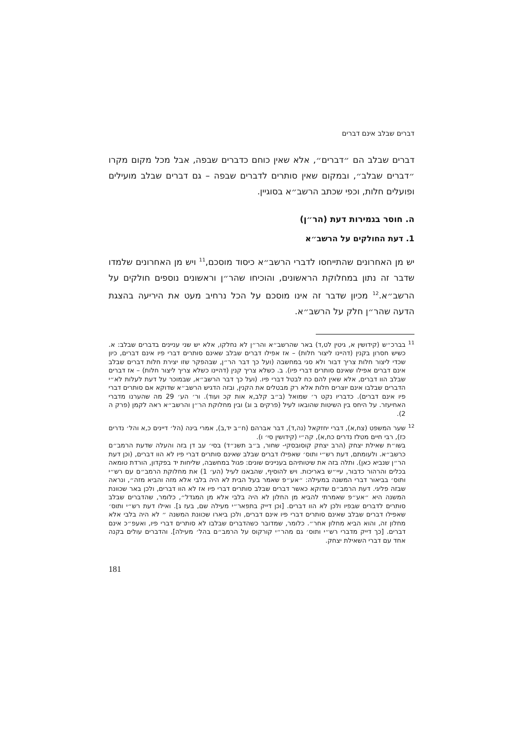דברים שבלב אינם דברים
דברים שבלב הם ״דברים״, אלא שאין כוחם כדברים שבפה, אבל מכל מקום מקרו ״דברים שבלב״, ובמקום שאין סותרים לדברים שבפה – גם דברים שבלב מועילים ופועלים חלות, וכפי שכתב הרשב״א בסוגיין.
ה. חוסר בגמירות דעת (הר״ן)
1. דעת החולקים על הרשב״א
יש מן האחרונים שהתייחסו לדברי הרשב״א כיסוד מוסכם,<sup>11</sup> ויש מן האחרונים שלמדו שדבר זה נתון במחלוקת הראשונים, והוכיחו שהר״ן וראשונים נוספים חולקים על הרשב״א.<sup>12</sup> מכיון שדבר זה אינו מוסכם על הכל נרחיב מעט את היריעה בהצגת הדעה שהר״ן חלק על הרשב״א.
11 בברכ״ש (קידושין א, גיטין לט,ד) באר שהרשב״א והר״ן לא נחלקו, אלא יש שני עניינים בדברים שבלב: א. כשיש חסרון בקנין (דהיינו ליצור חלות) – אז אפילו דברים שבלב שאינם סותרים דברי פיו אינם דברים, כיון שכדי ליצור חלות צריך דבור ולא סגי במחשבה (ועל כך דבר הר״ן, שבהפקר שזו יצירת חלות דברים שבלב אינם דברים אפילו שאינם סותרים דברי פיו). ב. כשלא צריך קנין (דהיינו כשלא צריך ליצור חלות) – אז דברים שבלב הוו דברים, אלא שאין להם כח לבטל דברי פיו. (ועל כך דבר הרשב״א, שבמוכר על דעת לעלות לא״י הדברים שבלבו אינם יוצרים חלות אלא רק מבטלים את הקנין, ובזה הדגיש הרשב״א שדוקא אם סותרים דברי פיו אינם דברים). כדבריו נקט ר׳ שמואל (ב״ב קלב,א אות קכ ועוד). ור׳ הע׳ 29 מה שהערנו מדברי האחיעזר. על היחס בין השיטות שהובאו לעיל (פרקים ב וג) ובין מחלוקת הר״ן והרשב״א ראה לקמן (פרק ה 2).
12 שער המשפט (צח,א), דברי יחזקאל (נה,ד), דבר אברהם (ח״ב יד,ב), אמרי בינה (הל׳ דיינים כ,א והל׳ נדרים כז), רבי חיים מטלז נדרים כח,א), קה״י (קידושין סי׳ ו).
בשו״ת שאילת יצחק (הרב יצחק קוסובסקי- שחור, ב״ב תשנ״ד) בסי׳ עב דן בזה והעלה שדעת הרמב״ם כרשב״א. ולעומתם, דעת רש״י ותוס׳ שאפילו דברים שבלב שאינם סותרים דברי פיו לא הוו דברים, (וכן דעת הר״ן שנביא כאן). ותלה בזה את שיטותיהם בעניינים שונים: פגול במחשבה, שליחות יד בפקדון, הורדת טומאה בכלים והרהור כדבור, עיי״ש באריכות. ויש להוסיף, שהבאנו לעיל (הע׳ 1) את מחלוקת הרמב״ם עם רש״י ותוס׳ בביאור דברי המשנה במעילה: ״אע״פ שאמר בעל הבית לא היה בלבי אלא מזה והביא מזה״, ונראה שבזה פליגי. דעת הרמב״ם שדוקא כאשר דברים שבלב סותרים דברי פיו אז לא הוו דברים, ולכן באר שכוונת המשנה היא ״אע״פ שאמרתי להביא מן החלון לא היה בלבי אלא מן המגדל״, כלומר, שהדברים שבלב סותרים לדברים שבפיו ולכן לא הוו דברים. [וכן דייק בתפאר״י מעילה שם, בעז ג]. ואילו דעת רש״י ותוס׳ שאפילו דברים שבלב שאינם סותרים דברי פיו אינם דברים, ולכן ביארו שכוונת המשנה ״ לא היה בלבי אלא מחלון זה, והוא הביא מחלון אחר״. כלומר, שמדובר כשהדברים שבלבו לא סותרים דברי פיו, ואעפ״כ אינם דברים. [כך דייק מדברי רש״י ותוס׳ גם מהר״י קורקוס על הרמב״ם בהל׳ מעילה]. והדברים עולים בקנה אחד עם דברי השאילת יצחק.
181